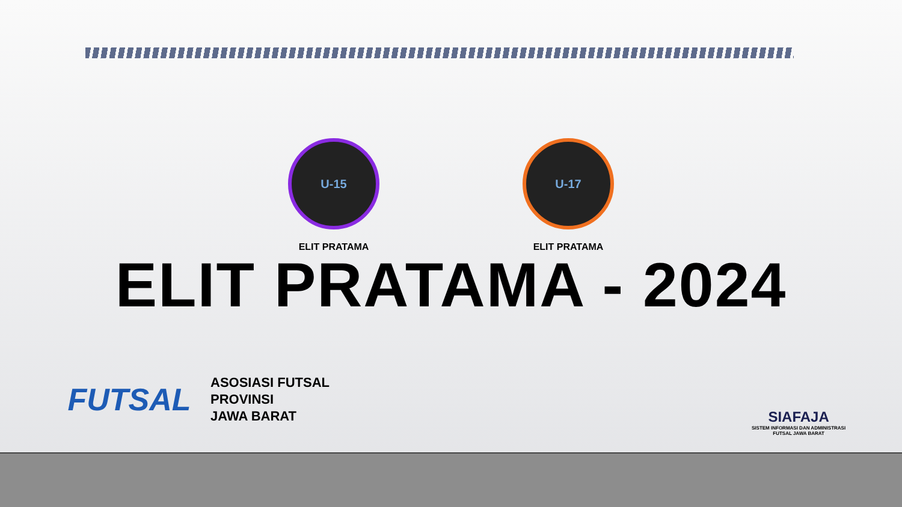U-15
ELIT PRATAMA
U-17
ELIT PRATAMA
ELIT PRATAMA - 2024
FUTSAL
ASOSIASI FUTSAL
PROVINSI
JAWA BARAT
SIAFAJA
SISTEM INFORMASI DAN ADMINISTRASI
FUTSAL JAWA BARAT